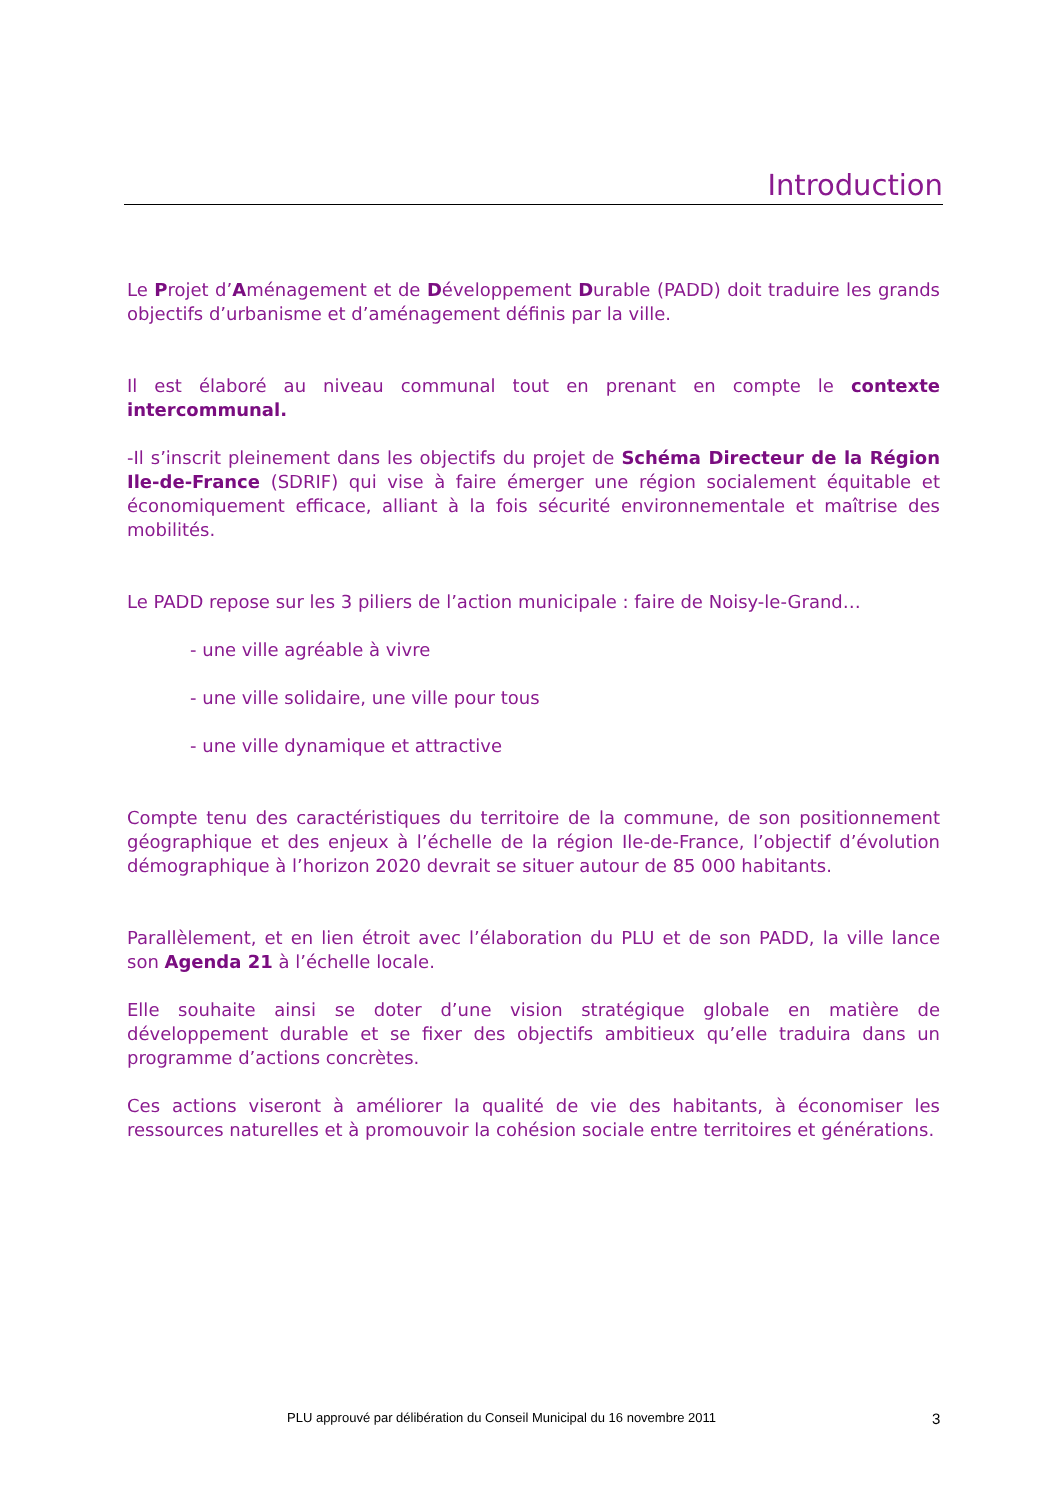Introduction
Le Projet d’Aménagement et de Développement Durable (PADD) doit traduire les grands objectifs d’urbanisme et d’aménagement définis par la ville.
Il est élaboré au niveau communal tout en prenant en compte le contexte intercommunal.
-Il s’inscrit pleinement dans les objectifs du projet de Schéma Directeur de la Région Ile-de-France (SDRIF) qui vise à faire émerger une région socialement équitable et économiquement efficace, alliant à la fois sécurité environnementale et maîtrise des mobilités.
Le PADD repose sur les 3 piliers de l’action municipale : faire de Noisy-le-Grand…
- une ville agréable à vivre
- une ville solidaire, une ville pour tous
- une ville dynamique et attractive
Compte tenu des caractéristiques du territoire de la commune, de son positionnement géographique et des enjeux à l’échelle de la région Ile-de-France, l’objectif d’évolution démographique à l’horizon 2020 devrait se situer autour de 85 000 habitants.
Parallèlement, et en lien étroit avec l’élaboration du PLU et de son PADD, la ville lance son Agenda 21 à l’échelle locale.
Elle souhaite ainsi se doter d’une vision stratégique globale en matière de développement durable et se fixer des objectifs ambitieux qu’elle traduira dans un programme d’actions concrètes.
Ces actions viseront à améliorer la qualité de vie des habitants, à économiser les ressources naturelles et à promouvoir la cohésion sociale entre territoires et générations.
PLU approuvé par délibération du Conseil Municipal du 16 novembre 2011 3